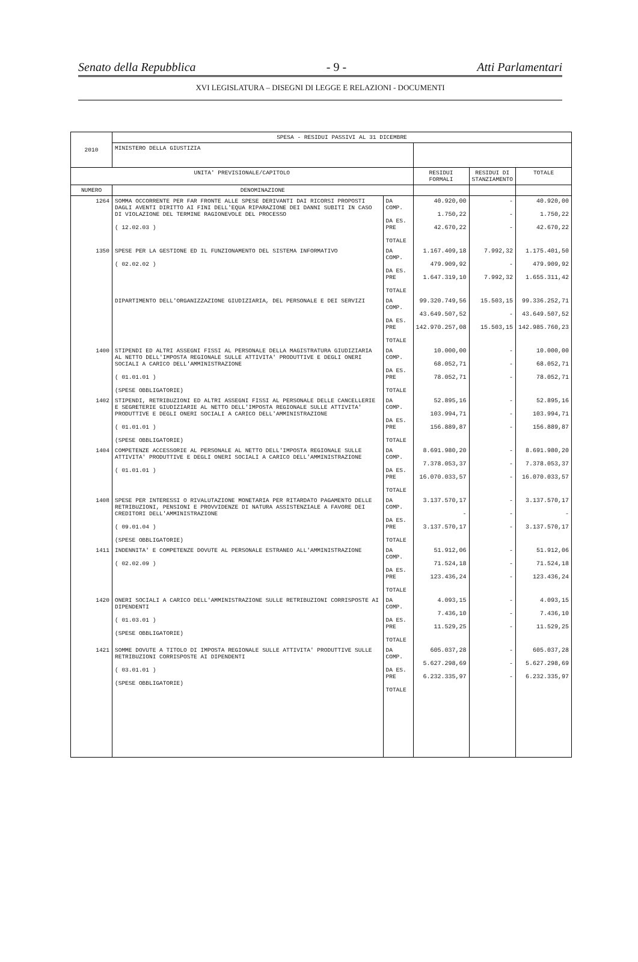Senato della Repubblica - 9 - Atti Parlamentari
XVI LEGISLATURA – DISEGNI DI LEGGE E RELAZIONI - DOCUMENTI
| 2010 | SPESA - RESIDUI PASSIVI AL 31 DICEMBRE | | | | |
| | MINISTERO DELLA GIUSTIZIA | | | | |
| UNITA' PREVISIONALE/CAPITOLO | | | RESIDUI FORMALI | RESIDUI DI STANZIAMENTO | TOTALE |
| NUMERO | DENOMINAZIONE | | | | |
| 1264 | SOMMA OCCORRENTE PER FAR FRONTE ALLE SPESE DERIVANTI DAI RICORSI PROPOSTI DAGLI AVENTI DIRITTO AI FINI DELL'EQUA RIPARAZIONE DEI DANNI SUBITI IN CASO DI VIOLAZIONE DEL TERMINE RAGIONEVOLE DEL PROCESSO ( 12.02.03 ) | DA COMP. DA ES. PRE TOTALE | 40.920,00 1.750,22 42.670,22 | - - - | 40.920,00 1.750,22 42.670,22 |
| 1350 | SPESE PER LA GESTIONE ED IL FUNZIONAMENTO DEL SISTEMA INFORMATIVO ( 02.02.02 ) | DA COMP. DA ES. PRE TOTALE | 1.167.409,18 479.909,92 1.647.319,10 | 7.992,32 - 7.992,32 | 1.175.401,50 479.909,92 1.655.311,42 |
| | DIPARTIMENTO DELL'ORGANIZZAZIONE GIUDIZIARIA, DEL PERSONALE E DEI SERVIZI | DA COMP. DA ES. PRE TOTALE | 99.320.749,56 43.649.507,52 142.970.257,08 | 15.503,15 - 15.503,15 | 99.336.252,71 43.649.507,52 142.985.760,23 |
| 1400 | STIPENDI ED ALTRI ASSEGNI FISSI AL PERSONALE DELLA MAGISTRATURA GIUDIZIARIA AL NETTO DELL'IMPOSTA REGIONALE SULLE ATTIVITA' PRODUTTIVE E DEGLI ONERI SOCIALI A CARICO DELL'AMMINISTRAZIONE ( 01.01.01 ) (SPESE OBBLIGATORIE) | DA COMP. DA ES. PRE TOTALE | 10.000,00 68.052,71 78.052,71 | - - - | 10.000,00 68.052,71 78.052,71 |
| 1402 | STIPENDI, RETRIBUZIONI ED ALTRI ASSEGNI FISSI AL PERSONALE DELLE CANCELLERIE E SEGRETERIE GIUDIZIARIE AL NETTO DELL'IMPOSTA REGIONALE SULLE ATTIVITA' PRODUTTIVE E DEGLI ONERI SOCIALI A CARICO DELL'AMMINISTRAZIONE ( 01.01.01 ) (SPESE OBBLIGATORIE) | DA COMP. DA ES. PRE TOTALE | 52.895,16 103.994,71 156.889,87 | - - - | 52.895,16 103.994,71 156.889,87 |
| 1404 | COMPETENZE ACCESSORIE AL PERSONALE AL NETTO DELL'IMPOSTA REGIONALE SULLE ATTIVITA' PRODUTTIVE E DEGLI ONERI SOCIALI A CARICO DELL'AMMINISTRAZIONE ( 01.01.01 ) | DA COMP. DA ES. PRE TOTALE | 8.691.980,20 7.378.053,37 16.070.033,57 | - - - | 8.691.980,20 7.378.053,37 16.070.033,57 |
| 1408 | SPESE PER INTERESSI O RIVALUTAZIONE MONETARIA PER RITARDATO PAGAMENTO DELLE RETRIBUZIONI, PENSIONI E PROVVIDENZE DI NATURA ASSISTENZIALE A FAVORE DEI CREDITORI DELL'AMMINISTRAZIONE ( 09.01.04 ) (SPESE OBBLIGATORIE) | DA COMP. DA ES. PRE TOTALE | 3.137.570,17 - 3.137.570,17 | - - - | 3.137.570,17 - 3.137.570,17 |
| 1411 | INDENNITA' E COMPETENZE DOVUTE AL PERSONALE ESTRANEO ALL'AMMINISTRAZIONE ( 02.02.09 ) | DA COMP. DA ES. PRE TOTALE | 51.912,06 71.524,18 123.436,24 | - - - | 51.912,06 71.524,18 123.436,24 |
| 1420 | ONERI SOCIALI A CARICO DELL'AMMINISTRAZIONE SULLE RETRIBUZIONI CORRISPOSTE AI DIPENDENTI ( 01.03.01 ) (SPESE OBBLIGATORIE) | DA COMP. DA ES. PRE TOTALE | 4.093,15 7.436,10 11.529,25 | - - - | 4.093,15 7.436,10 11.529,25 |
| 1421 | SOMME DOVUTE A TITOLO DI IMPOSTA REGIONALE SULLE ATTIVITA' PRODUTTIVE SULLE RETRIBUZIONI CORRISPOSTE AI DIPENDENTI ( 03.01.01 ) (SPESE OBBLIGATORIE) | DA COMP. DA ES. PRE TOTALE | 605.037,28 5.627.298,69 6.232.335,97 | - - - | 605.037,28 5.627.298,69 6.232.335,97 |